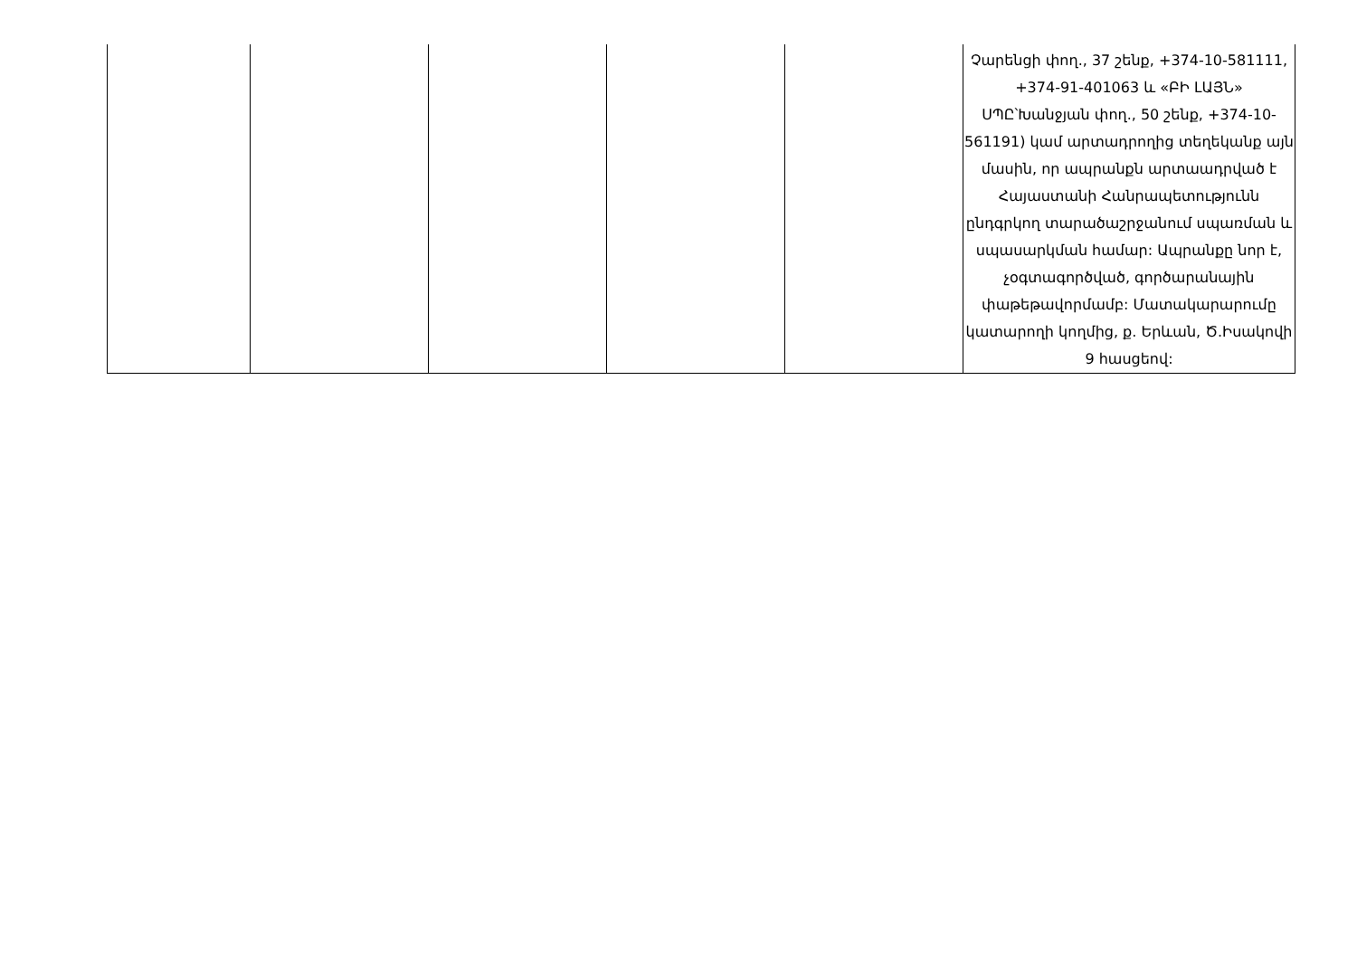| | | | | | Չարենցի փող., 37 շենք, +374-10-581111, +374-91-401063 և «ԲԻ ԼԱՅՆ» ՍՊԸ՝Խանջյան փող., 50 շենք, +374-10-561191) կամ արտադրողից տեղեկանք այն մասին, որ ապրանքն արտաադրված է Հայաստանի Հանրապետությունն ընդգրկող տարածաշրջանում սպառման և սպասարկման համար: Ապրանքը նոր է, չօգտագործված, գործարանային փաթեթավորմամբ: Մատակարարումը կատարողի կողմից, ք. Երևան, Ծ.Իսակովի 9 հասցեով: |